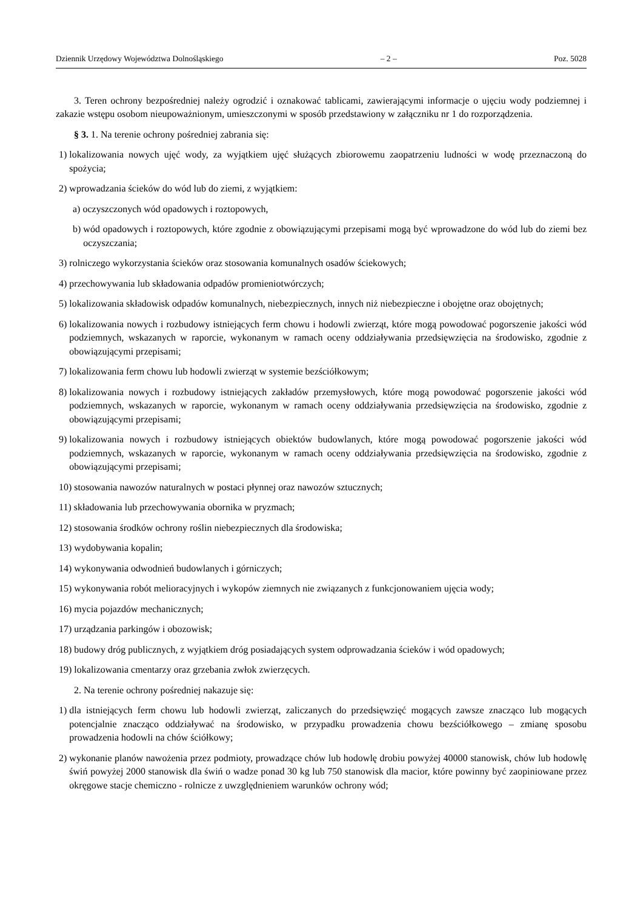Dziennik Urzędowy Województwa Dolnośląskiego – 2 – Poz. 5028
3. Teren ochrony bezpośredniej należy ogrodzić i oznakować tablicami, zawierającymi informacje o ujęciu wody podziemnej i zakazie wstępu osobom nieupoważnionym, umieszczonymi w sposób przedstawiony w załączniku nr 1 do rozporządzenia.
§ 3. 1. Na terenie ochrony pośredniej zabrania się:
1) lokalizowania nowych ujęć wody, za wyjątkiem ujęć służących zbiorowemu zaopatrzeniu ludności w wodę przeznaczoną do spożycia;
2) wprowadzania ścieków do wód lub do ziemi, z wyjątkiem:
a) oczyszczonych wód opadowych i roztopowych,
b) wód opadowych i roztopowych, które zgodnie z obowiązującymi przepisami mogą być wprowadzone do wód lub do ziemi bez oczyszczania;
3) rolniczego wykorzystania ścieków oraz stosowania komunalnych osadów ściekowych;
4) przechowywania lub składowania odpadów promieniotwórczych;
5) lokalizowania składowisk odpadów komunalnych, niebezpiecznych, innych niż niebezpieczne i obojętne oraz obojętnych;
6) lokalizowania nowych i rozbudowy istniejących ferm chowu i hodowli zwierząt, które mogą powodować pogorszenie jakości wód podziemnych, wskazanych w raporcie, wykonanym w ramach oceny oddziaływania przedsięwzięcia na środowisko, zgodnie z obowiązującymi przepisami;
7) lokalizowania ferm chowu lub hodowli zwierząt w systemie bezściółkowym;
8) lokalizowania nowych i rozbudowy istniejących zakładów przemysłowych, które mogą powodować pogorszenie jakości wód podziemnych, wskazanych w raporcie, wykonanym w ramach oceny oddziaływania przedsięwzięcia na środowisko, zgodnie z obowiązującymi przepisami;
9) lokalizowania nowych i rozbudowy istniejących obiektów budowlanych, które mogą powodować pogorszenie jakości wód podziemnych, wskazanych w raporcie, wykonanym w ramach oceny oddziaływania przedsięwzięcia na środowisko, zgodnie z obowiązującymi przepisami;
10) stosowania nawozów naturalnych w postaci płynnej oraz nawozów sztucznych;
11) składowania lub przechowywania obornika w pryzmach;
12) stosowania środków ochrony roślin niebezpiecznych dla środowiska;
13) wydobywania kopalin;
14) wykonywania odwodnień budowlanych i górniczych;
15) wykonywania robót melioracyjnych i wykopów ziemnych nie związanych z funkcjonowaniem ujęcia wody;
16) mycia pojazdów mechanicznych;
17) urządzania parkingów i obozowisk;
18) budowy dróg publicznych, z wyjątkiem dróg posiadających system odprowadzania ścieków i wód opadowych;
19) lokalizowania cmentarzy oraz grzebania zwłok zwierzęcych.
2. Na terenie ochrony pośredniej nakazuje się:
1) dla istniejących ferm chowu lub hodowli zwierząt, zaliczanych do przedsięwzięć mogących zawsze znacząco lub mogących potencjalnie znacząco oddziaływać na środowisko, w przypadku prowadzenia chowu bezściółkowego – zmianę sposobu prowadzenia hodowli na chów ściółkowy;
2) wykonanie planów nawożenia przez podmioty, prowadzące chów lub hodowlę drobiu powyżej 40000 stanowisk, chów lub hodowlę świń powyżej 2000 stanowisk dla świń o wadze ponad 30 kg lub 750 stanowisk dla macior, które powinny być zaopiniowane przez okręgowe stacje chemiczno - rolnicze z uwzględnieniem warunków ochrony wód;